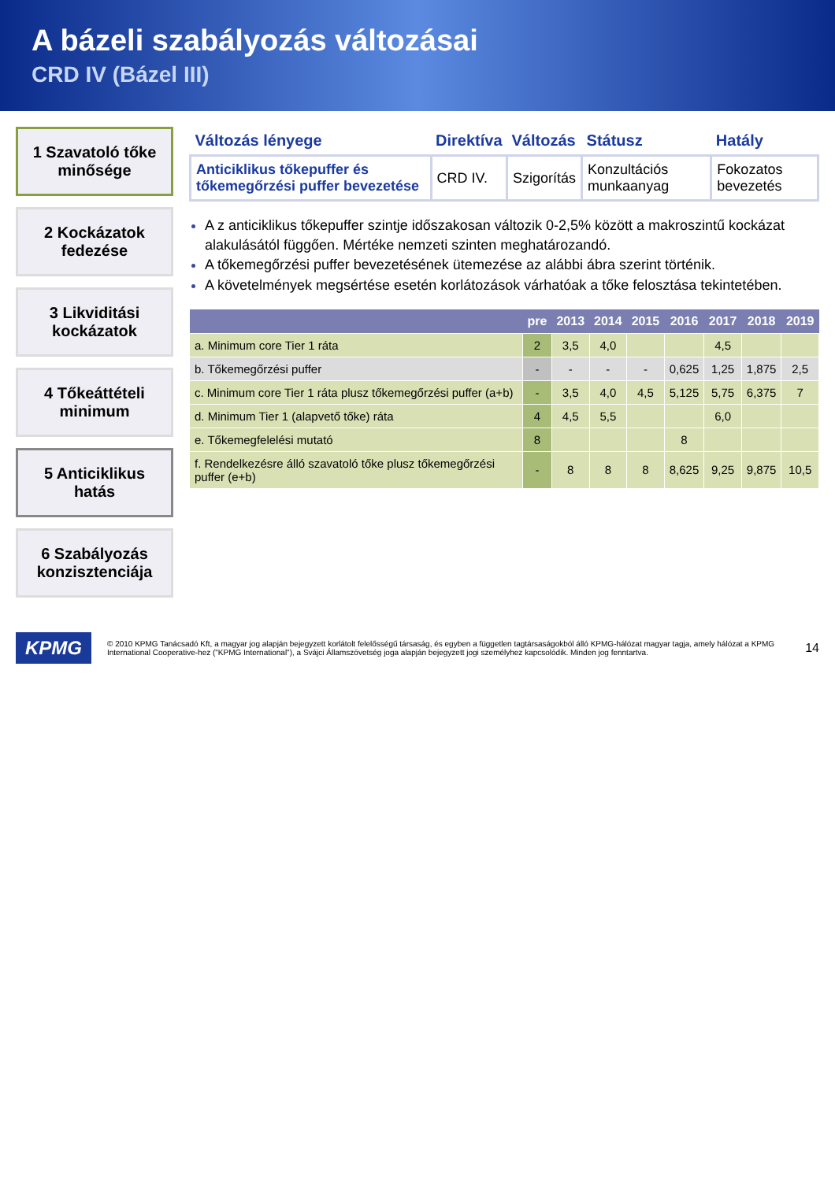A bázeli szabályozás változásai
CRD IV (Bázel III)
1 Szavatoló tőke minősége
2 Kockázatok fedezése
3 Likviditási kockázatok
4 Tőkeáttételi minimum
5 Anticiklikus hatás
6 Szabályozás konzisztenciája
| Változás lényege | Direktíva | Változás | Státusz | Hatály |
| --- | --- | --- | --- | --- |
| Anticiklikus tőkepuffer és tőkemegőrzési puffer bevezetése | CRD IV. | Szigorítás | Konzultációs munkaanyag | Fokozatos bevezetés |
A z anticiklikus tőkepuffer szintje időszakosan változik 0-2,5% között a makroszintű kockázat alakulásától függően. Mértéke nemzeti szinten meghatározandó.
A tőkemegőrzési puffer bevezetésének ütemezése az alábbi ábra szerint történik.
A követelmények megsértése esetén korlátozások várhatóak a tőke felosztása tekintetében.
| | pre | 2013 | 2014 | 2015 | 2016 | 2017 | 2018 | 2019 |
| --- | --- | --- | --- | --- | --- | --- | --- | --- |
| a. Minimum core Tier 1 ráta | 2 | 3,5 | 4,0 | | | 4,5 | | |
| b. Tőkemegőrzési puffer | - | - | - | - | 0,625 | 1,25 | 1,875 | 2,5 |
| c. Minimum core Tier 1 ráta plusz tőkemegőrzési puffer (a+b) | - | 3,5 | 4,0 | 4,5 | 5,125 | 5,75 | 6,375 | 7 |
| d. Minimum Tier 1 (alapvető tőke) ráta | 4 | 4,5 | 5,5 | | | 6,0 | | |
| e. Tőkemegfelelési mutató | 8 | | | | 8 | | | |
| f. Rendelkezésre álló szavatoló tőke plusz tőkemegőrzési puffer (e+b) | - | 8 | 8 | 8 | 8,625 | 9,25 | 9,875 | 10,5 |
KPMG © 2010 KPMG Tanácsadó Kft, a magyar jog alapján bejegyzett korlátolt felelősségű társaság, és egyben a független tagtársaságokból álló KPMG-hálózat magyar tagja, amely hálózat a KPMG International Cooperative-hez ("KPMG International"), a Svájci Államszövetség joga alapján bejegyzett jogi személyhez kapcsolódik. Minden jog fenntartva. 14